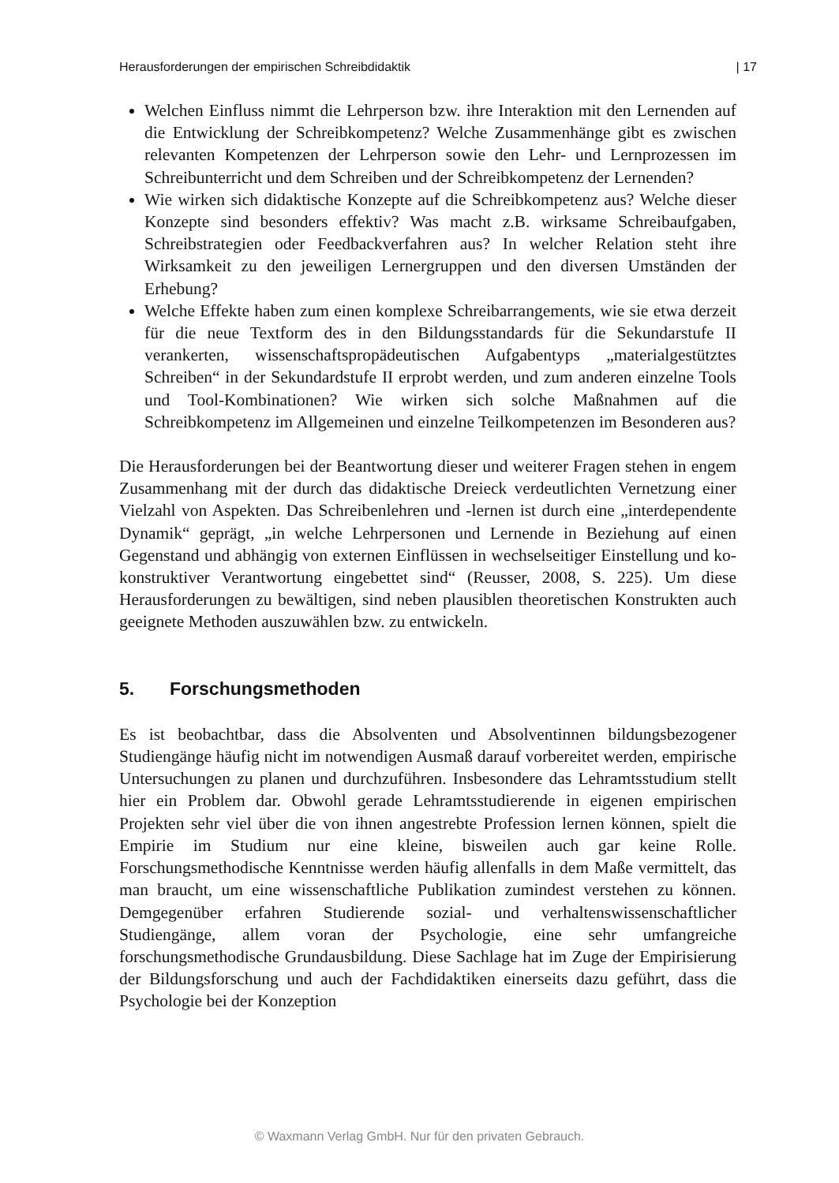Herausforderungen der empirischen Schreibdidaktik | 17
Welchen Einfluss nimmt die Lehrperson bzw. ihre Interaktion mit den Lernenden auf die Entwicklung der Schreibkompetenz? Welche Zusammenhänge gibt es zwischen relevanten Kompetenzen der Lehrperson sowie den Lehr- und Lernprozessen im Schreibunterricht und dem Schreiben und der Schreibkompetenz der Lernenden?
Wie wirken sich didaktische Konzepte auf die Schreibkompetenz aus? Welche dieser Konzepte sind besonders effektiv? Was macht z.B. wirksame Schreibaufgaben, Schreibstrategien oder Feedbackverfahren aus? In welcher Relation steht ihre Wirksamkeit zu den jeweiligen Lernergruppen und den diversen Umständen der Erhebung?
Welche Effekte haben zum einen komplexe Schreibarrangements, wie sie etwa derzeit für die neue Textform des in den Bildungsstandards für die Sekundarstufe II verankerten, wissenschaftspropädeutischen Aufgabentyps „materialgestütztes Schreiben“ in der Sekundardstufe II erprobt werden, und zum anderen einzelne Tools und Tool-Kombinationen? Wie wirken sich solche Maßnahmen auf die Schreibkompetenz im Allgemeinen und einzelne Teilkompetenzen im Besonderen aus?
Die Herausforderungen bei der Beantwortung dieser und weiterer Fragen stehen in engem Zusammenhang mit der durch das didaktische Dreieck verdeutlichten Vernetzung einer Vielzahl von Aspekten. Das Schreibenlehren und -lernen ist durch eine „interdependente Dynamik“ geprägt, „in welche Lehrpersonen und Lernende in Beziehung auf einen Gegenstand und abhängig von externen Einflüssen in wechselseitiger Einstellung und ko-konstruktiver Verantwortung eingebettet sind“ (Reusser, 2008, S. 225). Um diese Herausforderungen zu bewältigen, sind neben plausiblen theoretischen Konstrukten auch geeignete Methoden auszuwählen bzw. zu entwickeln.
5. Forschungsmethoden
Es ist beobachtbar, dass die Absolventen und Absolventinnen bildungsbezogener Studiengänge häufig nicht im notwendigen Ausmaß darauf vorbereitet werden, empirische Untersuchungen zu planen und durchzuführen. Insbesondere das Lehramtsstudium stellt hier ein Problem dar. Obwohl gerade Lehramtsstudierende in eigenen empirischen Projekten sehr viel über die von ihnen angestrebte Profession lernen können, spielt die Empirie im Studium nur eine kleine, bisweilen auch gar keine Rolle. Forschungsmethodische Kenntnisse werden häufig allenfalls in dem Maße vermittelt, das man braucht, um eine wissenschaftliche Publikation zumindest verstehen zu können. Demgegenüber erfahren Studierende sozial- und verhaltenswissenschaftlicher Studiengänge, allem voran der Psychologie, eine sehr umfangreiche forschungsmethodische Grundausbildung. Diese Sachlage hat im Zuge der Empirisierung der Bildungsforschung und auch der Fachdidaktiken einerseits dazu geführt, dass die Psychologie bei der Konzeption
© Waxmann Verlag GmbH. Nur für den privaten Gebrauch.